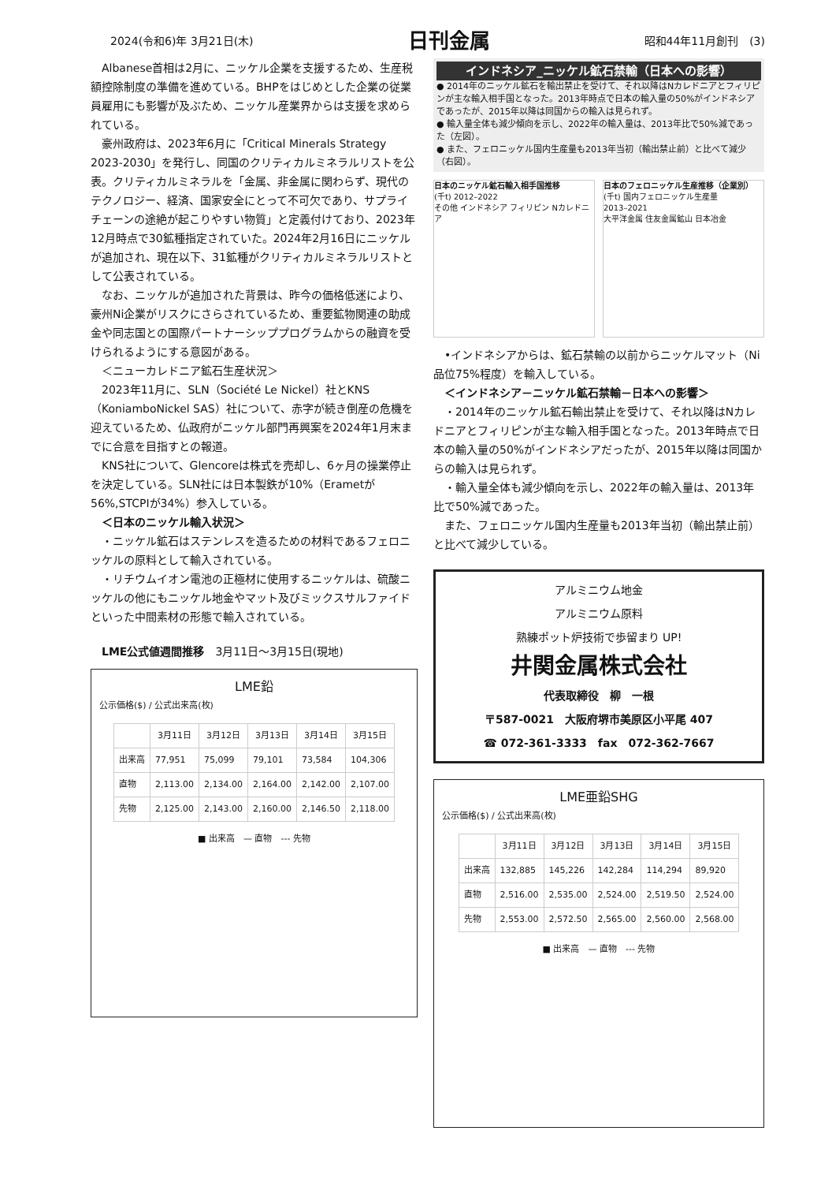2024(令和6)年 3月21日(木) 日刊金属 昭和44年11月創刊　(3)
Albanese首相は2月に、ニッケル企業を支援するため、生産税額控除制度の準備を進めている。BHPをはじめとした企業の従業員雇用にも影響が及ぶため、ニッケル産業界からは支援を求められている。
豪州政府は、2023年6月に「Critical Minerals Strategy 2023-2030」を発行し、同国のクリティカルミネラルリストを公表。クリティカルミネラルを「金属、非金属に関わらず、現代のテクノロジー、経済、国家安全にとって不可欠であり、サプライチェーンの途絶が起こりやすい物質」と定義付けており、2023年12月時点で30鉱種指定されていた。2024年2月16日にニッケルが追加され、現在以下、31鉱種がクリティカルミネラルリストとして公表されている。
なお、ニッケルが追加された背景は、昨今の価格低迷により、豪州Ni企業がリスクにさらされているため、重要鉱物関連の助成金や同志国との国際パートナーシッププログラムからの融資を受けられるようにする意図がある。
＜ニューカレドニア鉱石生産状況＞
2023年11月に、SLN（Société Le Nickel）社とKNS（KoniamboNickel SAS）社について、赤字が続き倒産の危機を迎えているため、仏政府がニッケル部門再興案を2024年1月末までに合意を目指すとの報道。
KNS社について、Glencoreは株式を売却し、6ヶ月の操業停止を決定している。SLN社には日本製鉄が10%（Erametが56%,STCPIが34%）参入している。
＜日本のニッケル輸入状況＞
・ニッケル鉱石はステンレスを造るための材料であるフェロニッケルの原料として輸入されている。
・リチウムイオン電池の正極材に使用するニッケルは、硫酸ニッケルの他にもニッケル地金やマット及びミックスサルファイドといった中間素材の形態で輸入されている。
LME公式値週間推移　3月11日～3月15日(現地)
LME鉛
公示価格($) / 公式出来高(枚)
| | 3月11日 | 3月12日 | 3月13日 | 3月14日 | 3月15日 |
| --- | --- | --- | --- | --- | --- |
| 出来高 | 77,951 | 75,099 | 79,101 | 73,584 | 104,306 |
| 直物 | 2,113.00 | 2,134.00 | 2,164.00 | 2,142.00 | 2,107.00 |
| 先物 | 2,125.00 | 2,143.00 | 2,160.00 | 2,146.50 | 2,118.00 |
■ 出来高　— 直物　--- 先物
インドネシア_ニッケル鉱石禁輸（日本への影響）
● 2014年のニッケル鉱石を輸出禁止を受けて、それ以降はNカレドニアとフィリピンが主な輸入相手国となった。2013年時点で日本の輸入量の50%がインドネシアであったが、2015年以降は同国からの輸入は見られず。
● 輸入量全体も減少傾向を示し、2022年の輸入量は、2013年比で50%減であった（左図）。
● また、フェロニッケル国内生産量も2013年当初（輸出禁止前）と比べて減少（右図）。
日本のニッケル鉱石輸入相手国推移
(千t) 2012–2022
その他 インドネシア フィリピン Nカレドニア
日本のフェロニッケル生産推移（企業別）
(千t) 国内フェロニッケル生産量
2013–2021
大平洋金属 住友金属鉱山 日本冶金
•インドネシアからは、鉱石禁輸の以前からニッケルマット（Ni品位75%程度）を輸入している。
＜インドネシア－ニッケル鉱石禁輸－日本への影響＞
・2014年のニッケル鉱石輸出禁止を受けて、それ以降はNカレドニアとフィリピンが主な輸入相手国となった。2013年時点で日本の輸入量の50%がインドネシアだったが、2015年以降は同国からの輸入は見られず。
・輸入量全体も減少傾向を示し、2022年の輸入量は、2013年比で50%減であった。
また、フェロニッケル国内生産量も2013年当初（輸出禁止前）と比べて減少している。
アルミニウム地金
アルミニウム原料
熟練ポット炉技術で歩留まり UP!
井関金属株式会社
代表取締役　柳　一根
〒587-0021　大阪府堺市美原区小平尾 407
☎ 072-361-3333　fax　072-362-7667
LME亜鉛SHG
公示価格($) / 公式出来高(枚)
| | 3月11日 | 3月12日 | 3月13日 | 3月14日 | 3月15日 |
| --- | --- | --- | --- | --- | --- |
| 出来高 | 132,885 | 145,226 | 142,284 | 114,294 | 89,920 |
| 直物 | 2,516.00 | 2,535.00 | 2,524.00 | 2,519.50 | 2,524.00 |
| 先物 | 2,553.00 | 2,572.50 | 2,565.00 | 2,560.00 | 2,568.00 |
■ 出来高　— 直物　--- 先物